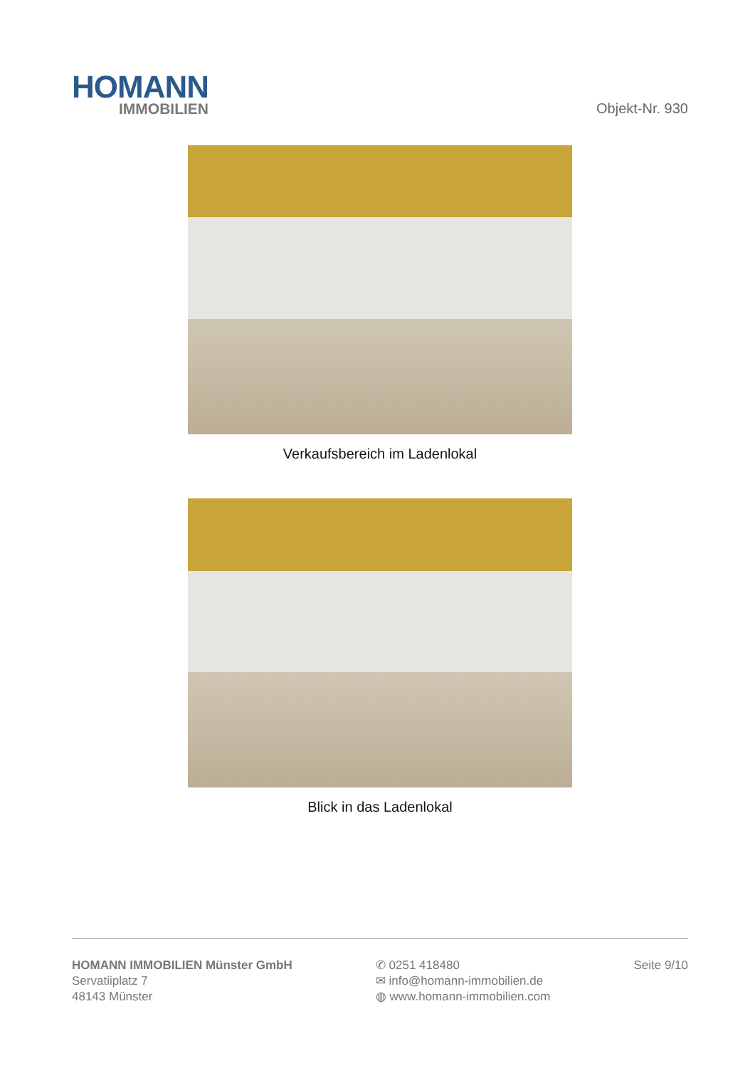HOMANN
IMMOBILIEN
Objekt-Nr. 930
Verkaufsbereich im Ladenlokal
Blick in das Ladenlokal
HOMANN IMMOBILIEN Münster GmbH
Servatiiplatz 7
48143 Münster
✆ 0251 418480
✉ info@homann-immobilien.de
◍ www.homann-immobilien.com
Seite 9/10